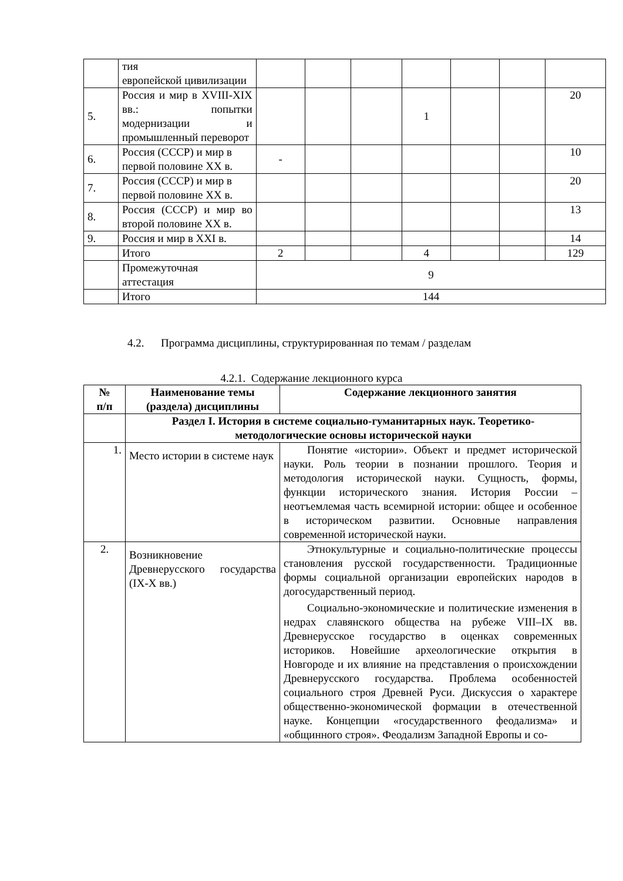| | тия европейской цивилизации | | | | | | | |
| 5. | Россия и мир в XVIII-XIX вв.: попытки модернизации и промышленный переворот | | | | 1 | | | 20 |
| 6. | Россия (СССР) и мир в первой половине XX в. | - | | | | | | 10 |
| 7. | Россия (СССР) и мир в первой половине XX в. | | | | | | | 20 |
| 8. | Россия (СССР) и мир во второй половине XX в. | | | | | | | 13 |
| 9. | Россия и мир в XXI в. | | | | | | | 14 |
| | Итого | 2 | | | 4 | | | 129 |
| | Промежуточная аттестация | 9 | | | | | | |
| | Итого | 144 | | | | | | |
4.2. Программа дисциплины, структурированная по темам / разделам
4.2.1. Содержание лекционного курса
| № п/п | Наименование темы (раздела) дисциплины | Содержание лекционного занятия |
| --- | --- | --- |
| | Раздел I. История в системе социально-гуманитарных наук. Теоретико-методологические основы исторической науки | |
| 1. | Место истории в системе наук | Понятие «истории». Объект и предмет исторической науки. Роль теории в познании прошлого. Теория и методология исторической науки. Сущность, формы, функции исторического знания. История России – неотъемлемая часть всемирной истории: общее и особенное в историческом развитии. Основные направления современной исторической науки. |
| 2. | Возникновение Древнерусского государства (IX-X вв.) | Этнокультурные и социально-политические процессы становления русской государственности. Традиционные формы социальной организации европейских народов в догосударственный период. Социально-экономические и политические изменения в недрах славянского общества на рубеже VIII–IX вв. Древнерусское государство в оценках современных историков. Новейшие археологические открытия в Новгороде и их влияние на представления о происхождении Древнерусского государства. Проблема особенностей социального строя Древней Руси. Дискуссия о характере общественно-экономической формации в отечественной науке. Концепции «государственного феодализма» и «общинного строя». Феодализм Западной Европы и со- |